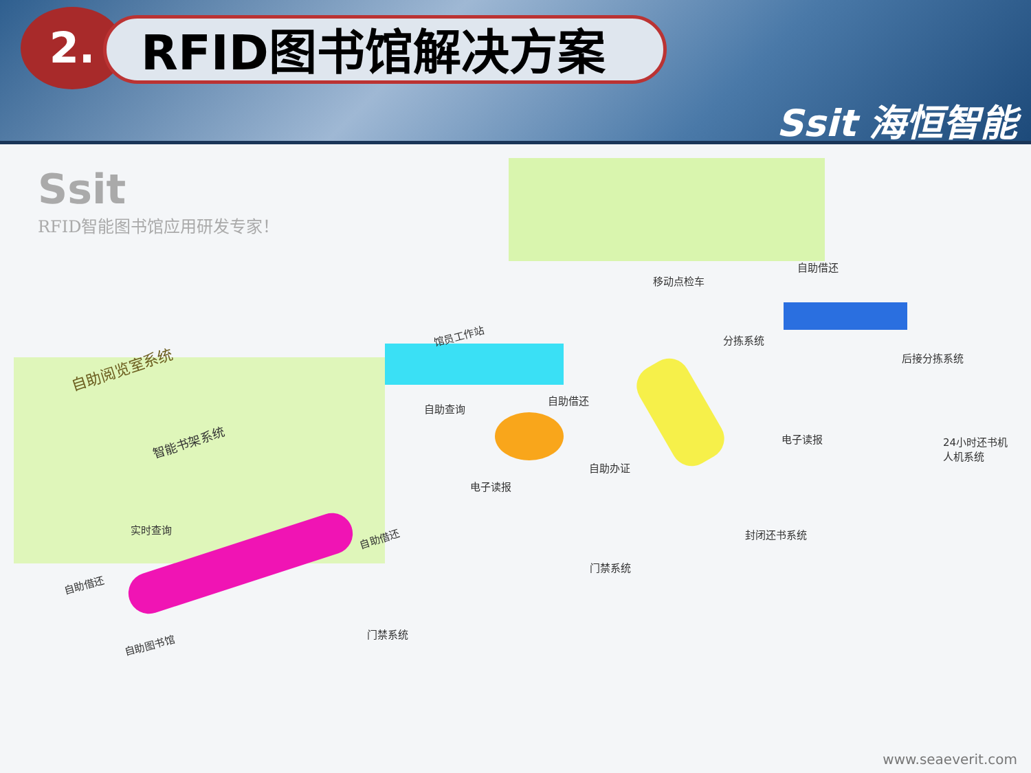2. RFID图书馆解决方案
Ssit 海恒智能
Ssit
RFID智能图书馆应用研发专家！
自助阅览室系统
智能书架系统
移动点检车
自助借还
馆员工作站 分拣系统
后接分拣系统
自助查询
自助借还
电子读报
24小时还书机
人机系统
自助办证
电子读报
实时查询
自助借还 封闭还书系统
门禁系统
自助借还
自助图书馆
门禁系统
www.seaeverit.com